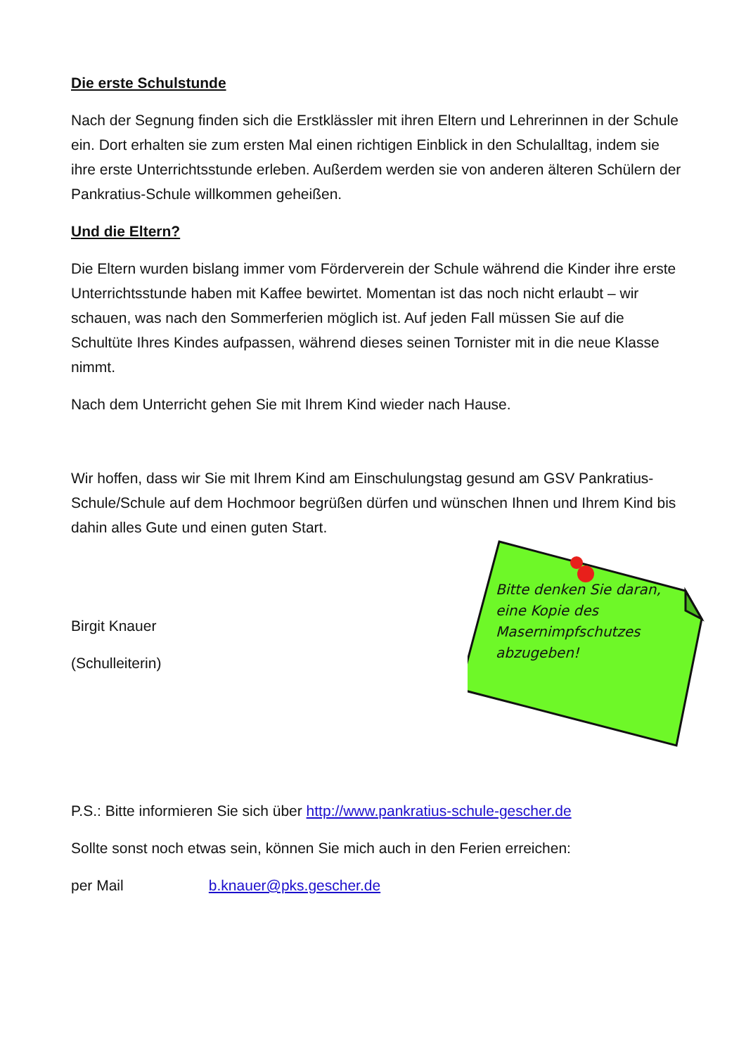Die erste Schulstunde
Nach der Segnung finden sich die Erstklässler mit ihren Eltern und Lehrerinnen in der Schule ein. Dort erhalten sie zum ersten Mal einen richtigen Einblick in den Schulalltag, indem sie ihre erste Unterrichtsstunde erleben. Außerdem werden sie von anderen älteren Schülern der Pankratius-Schule willkommen geheißen.
Und die Eltern?
Die Eltern wurden bislang immer vom Förderverein der Schule während die Kinder ihre erste Unterrichtsstunde haben mit Kaffee bewirtet. Momentan ist das noch nicht erlaubt – wir schauen, was nach den Sommerferien möglich ist. Auf jeden Fall müssen Sie auf die Schultüte Ihres Kindes aufpassen, während dieses seinen Tornister mit in die neue Klasse nimmt.
Nach dem Unterricht gehen Sie mit Ihrem Kind wieder nach Hause.
Wir hoffen, dass wir Sie mit Ihrem Kind am Einschulungstag gesund am GSV Pankratius-Schule/Schule auf dem Hochmoor begrüßen dürfen und wünschen Ihnen und Ihrem Kind bis dahin alles Gute und einen guten Start.
Birgit Knauer
(Schulleiterin)
P.S.: Bitte informieren Sie sich über http://www.pankratius-schule-gescher.de
Sollte sonst noch etwas sein, können Sie mich auch in den Ferien erreichen:
per Mail b.knauer@pks.gescher.de
Bitte denken Sie daran, eine Kopie des Masernimpfschutzes abzugeben!